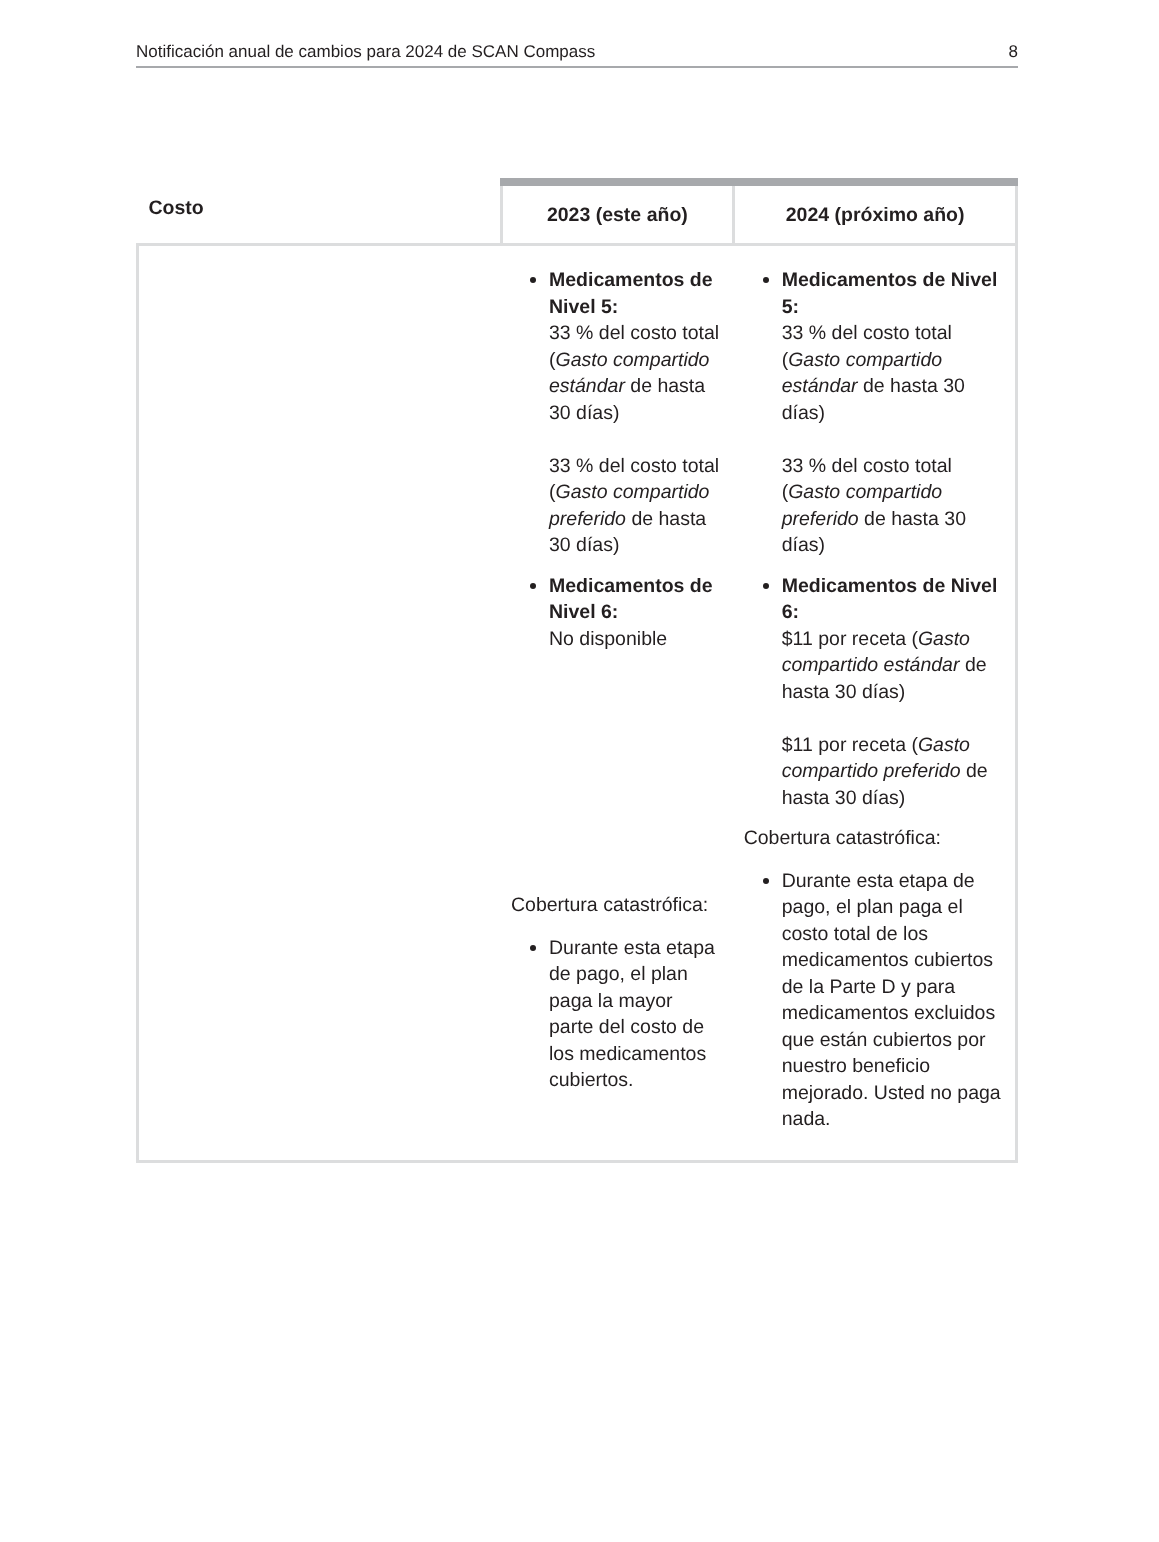Notificación anual de cambios para 2024 de SCAN Compass 8
| Costo | 2023 (este año) | 2024 (próximo año) |
| --- | --- | --- |
| | Medicamentos de Nivel 5: 33 % del costo total ( Gasto compartido estándar de hasta 30 días) 33 % del costo total ( Gasto compartido preferido de hasta 30 días) Medicamentos de Nivel 6: No disponible Cobertura catastrófica: Durante esta etapa de pago, el plan paga la mayor parte del costo de los medicamentos cubiertos. | Medicamentos de Nivel 5: 33 % del costo total ( Gasto compartido estándar de hasta 30 días) 33 % del costo total ( Gasto compartido preferido de hasta 30 días) Medicamentos de Nivel 6: $11 por receta ( Gasto compartido estándar de hasta 30 días) $11 por receta ( Gasto compartido preferido de hasta 30 días) Cobertura catastrófica: Durante esta etapa de pago, el plan paga el costo total de los medicamentos cubiertos de la Parte D y para medicamentos excluidos que están cubiertos por nuestro beneficio mejorado. Usted no paga nada. |